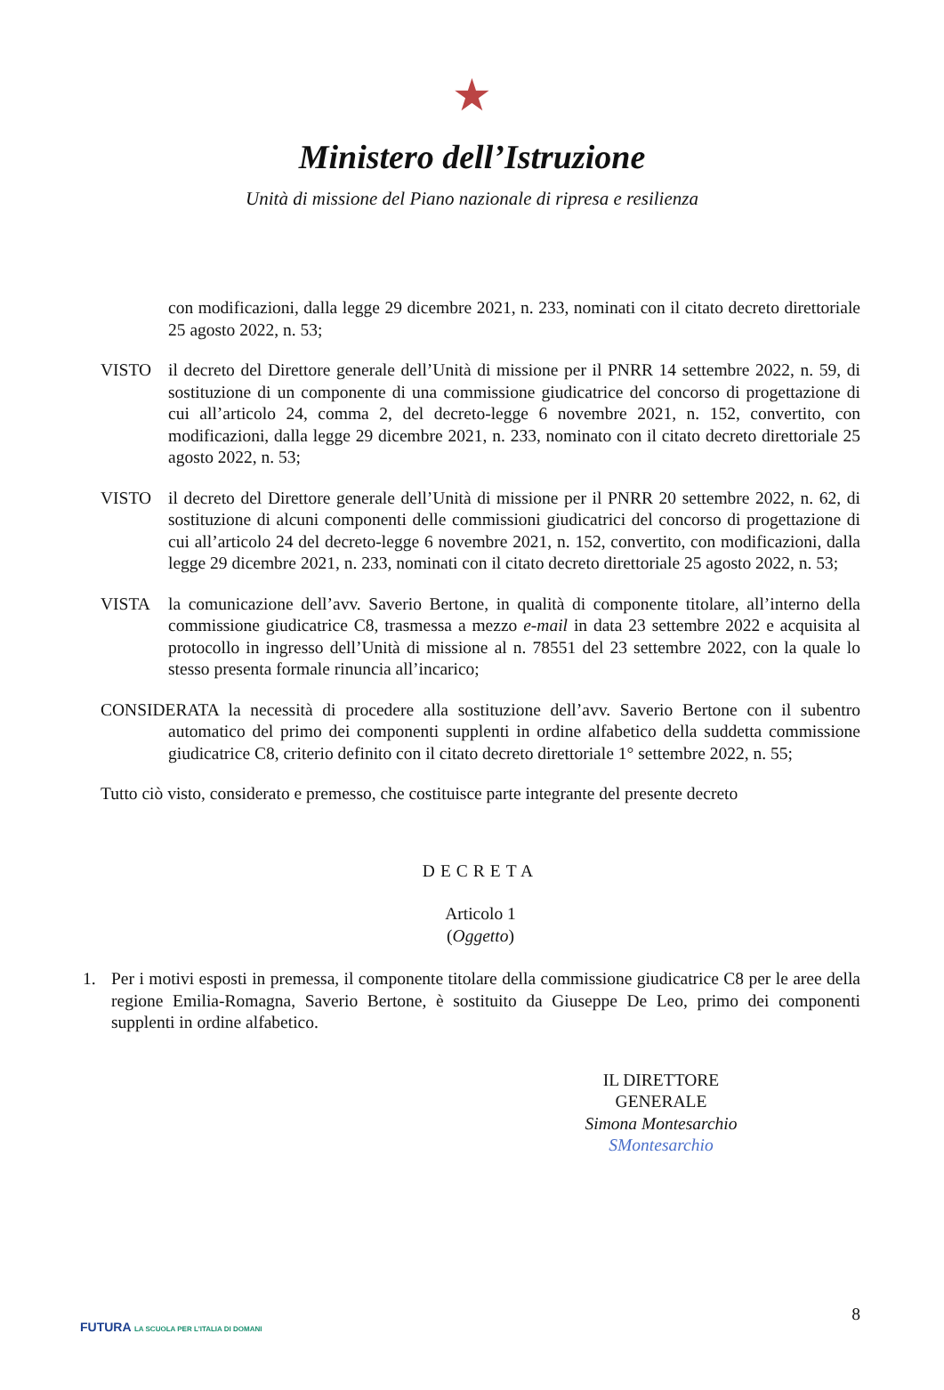★
Ministero dell’Istruzione
Unità di missione del Piano nazionale di ripresa e resilienza
con modificazioni, dalla legge 29 dicembre 2021, n. 233, nominati con il citato decreto direttoriale 25 agosto 2022, n. 53;
VISTO il decreto del Direttore generale dell’Unità di missione per il PNRR 14 settembre 2022, n. 59, di sostituzione di un componente di una commissione giudicatrice del concorso di progettazione di cui all’articolo 24, comma 2, del decreto-legge 6 novembre 2021, n. 152, convertito, con modificazioni, dalla legge 29 dicembre 2021, n. 233, nominato con il citato decreto direttoriale 25 agosto 2022, n. 53;
VISTO il decreto del Direttore generale dell’Unità di missione per il PNRR 20 settembre 2022, n. 62, di sostituzione di alcuni componenti delle commissioni giudicatrici del concorso di progettazione di cui all’articolo 24 del decreto-legge 6 novembre 2021, n. 152, convertito, con modificazioni, dalla legge 29 dicembre 2021, n. 233, nominati con il citato decreto direttoriale 25 agosto 2022, n. 53;
VISTA la comunicazione dell’avv. Saverio Bertone, in qualità di componente titolare, all’interno della commissione giudicatrice C8, trasmessa a mezzo e-mail in data 23 settembre 2022 e acquisita al protocollo in ingresso dell’Unità di missione al n. 78551 del 23 settembre 2022, con la quale lo stesso presenta formale rinuncia all’incarico;
CONSIDERATA la necessità di procedere alla sostituzione dell’avv. Saverio Bertone con il subentro automatico del primo dei componenti supplenti in ordine alfabetico della suddetta commissione giudicatrice C8, criterio definito con il citato decreto direttoriale 1° settembre 2022, n. 55;
Tutto ciò visto, considerato e premesso, che costituisce parte integrante del presente decreto
DECRETA
Articolo 1
(Oggetto)
1. Per i motivi esposti in premessa, il componente titolare della commissione giudicatrice C8 per le aree della regione Emilia-Romagna, Saverio Bertone, è sostituito da Giuseppe De Leo, primo dei componenti supplenti in ordine alfabetico.
IL DIRETTORE GENERALE
Simona Montesarchio
SMontesarchio
8
FUTURA LA SCUOLA PER L'ITALIA DI DOMANI